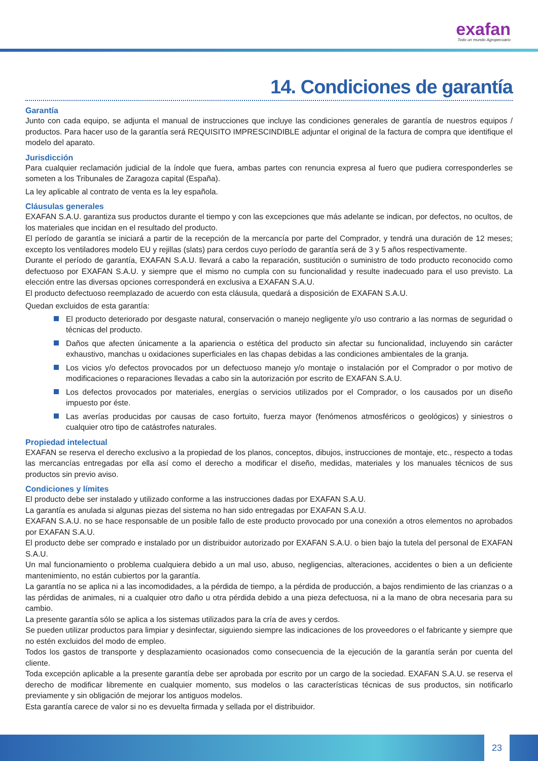exafan
Todo un mundo Agropecuario
14. Condiciones de garantía
Garantía
Junto con cada equipo, se adjunta el manual de instrucciones que incluye las condiciones generales de garantía de nuestros equipos / productos. Para hacer uso de la garantía será REQUISITO IMPRESCINDIBLE adjuntar el original de la factura de compra que identifique el modelo del aparato.
Jurisdicción
Para cualquier reclamación judicial de la índole que fuera, ambas partes con renuncia expresa al fuero que pudiera corresponderles se someten a los Tribunales de Zaragoza capital (España).
La ley aplicable al contrato de venta es la ley española.
Cláusulas generales
EXAFAN S.A.U. garantiza sus productos durante el tiempo y con las excepciones que más adelante se indican, por defectos, no ocultos, de los materiales que incidan en el resultado del producto.
El período de garantía se iniciará a partir de la recepción de la mercancía por parte del Comprador, y tendrá una duración de 12 meses; excepto los ventiladores modelo EU y rejillas (slats) para cerdos cuyo período de garantía será de 3 y 5 años respectivamente.
Durante el período de garantía, EXAFAN S.A.U. llevará a cabo la reparación, sustitución o suministro de todo producto reconocido como defectuoso por EXAFAN S.A.U. y siempre que el mismo no cumpla con su funcionalidad y resulte inadecuado para el uso previsto. La elección entre las diversas opciones corresponderá en exclusiva a EXAFAN S.A.U.
El producto defectuoso reemplazado de acuerdo con esta cláusula, quedará a disposición de EXAFAN S.A.U.
Quedan excluidos de esta garantía:
El producto deteriorado por desgaste natural, conservación o manejo negligente y/o uso contrario a las normas de seguridad o técnicas del producto.
Daños que afecten únicamente a la apariencia o estética del producto sin afectar su funcionalidad, incluyendo sin carácter exhaustivo, manchas u oxidaciones superficiales en las chapas debidas a las condiciones ambientales de la granja.
Los vicios y/o defectos provocados por un defectuoso manejo y/o montaje o instalación por el Comprador o por motivo de modificaciones o reparaciones llevadas a cabo sin la autorización por escrito de EXAFAN S.A.U.
Los defectos provocados por materiales, energías o servicios utilizados por el Comprador, o los causados por un diseño impuesto por éste.
Las averías producidas por causas de caso fortuito, fuerza mayor (fenómenos atmosféricos o geológicos) y siniestros o cualquier otro tipo de catástrofes naturales.
Propiedad intelectual
EXAFAN se reserva el derecho exclusivo a la propiedad de los planos, conceptos, dibujos, instrucciones de montaje, etc., respecto a todas las mercancías entregadas por ella así como el derecho a modificar el diseño, medidas, materiales y los manuales técnicos de sus productos sin previo aviso.
Condiciones y límites
El producto debe ser instalado y utilizado conforme a las instrucciones dadas por EXAFAN S.A.U.
La garantía es anulada si algunas piezas del sistema no han sido entregadas por EXAFAN S.A.U.
EXAFAN S.A.U. no se hace responsable de un posible fallo de este producto provocado por una conexión a otros elementos no aprobados por EXAFAN S.A.U.
El producto debe ser comprado e instalado por un distribuidor autorizado por EXAFAN S.A.U. o bien bajo la tutela del personal de EXAFAN S.A.U.
Un mal funcionamiento o problema cualquiera debido a un mal uso, abuso, negligencias, alteraciones, accidentes o bien a un deficiente mantenimiento, no están cubiertos por la garantía.
La garantía no se aplica ni a las incomodidades, a la pérdida de tiempo, a la pérdida de producción, a bajos rendimiento de las crianzas o a las pérdidas de animales, ni a cualquier otro daño u otra pérdida debido a una pieza defectuosa, ni a la mano de obra necesaria para su cambio.
La presente garantía sólo se aplica a los sistemas utilizados para la cría de aves y cerdos.
Se pueden utilizar productos para limpiar y desinfectar, siguiendo siempre las indicaciones de los proveedores o el fabricante y siempre que no estén excluidos del modo de empleo.
Todos los gastos de transporte y desplazamiento ocasionados como consecuencia de la ejecución de la garantía serán por cuenta del cliente.
Toda excepción aplicable a la presente garantía debe ser aprobada por escrito por un cargo de la sociedad. EXAFAN S.A.U. se reserva el derecho de modificar libremente en cualquier momento, sus modelos o las características técnicas de sus productos, sin notificarlo previamente y sin obligación de mejorar los antiguos modelos.
Esta garantía carece de valor si no es devuelta firmada y sellada por el distribuidor.
23